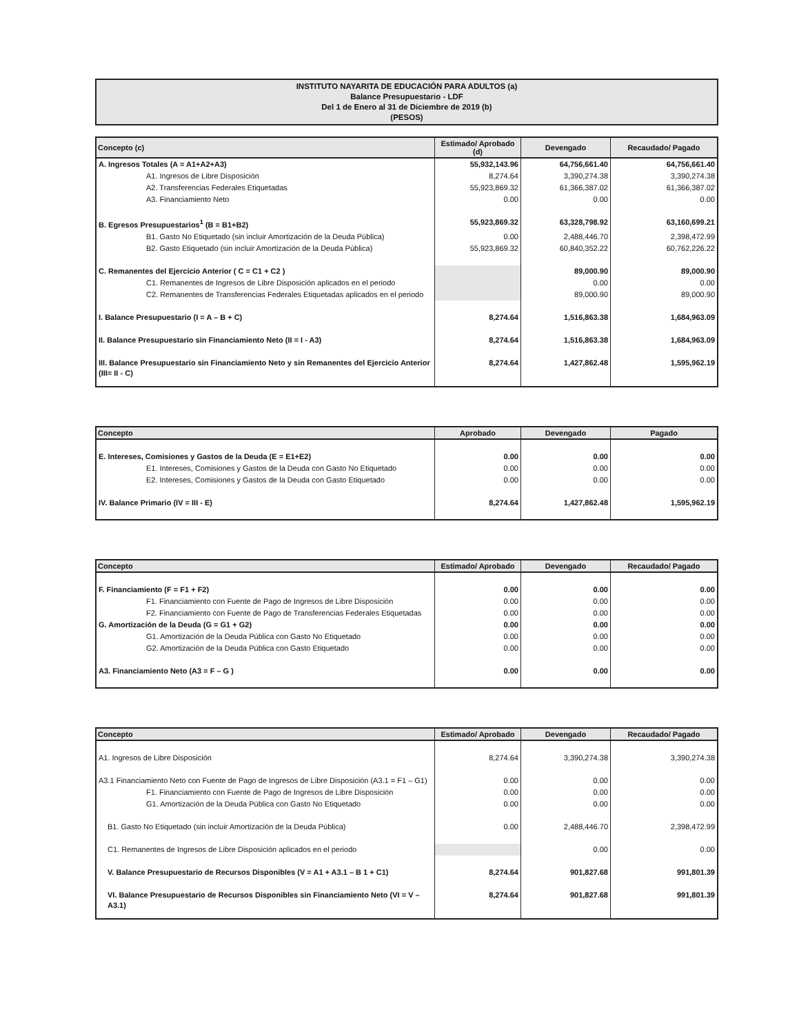INSTITUTO NAYARITA DE EDUCACIÓN PARA ADULTOS (a)
Balance Presupuestario - LDF
Del 1 de Enero al 31 de Diciembre de 2019 (b)
(PESOS)
| Concepto (c) | Estimado/ Aprobado (d) | Devengado | Recaudado/ Pagado |
| --- | --- | --- | --- |
| A. Ingresos Totales (A = A1+A2+A3) | 55,932,143.96 | 64,756,661.40 | 64,756,661.40 |
| A1. Ingresos de Libre Disposición | 8,274.64 | 3,390,274.38 | 3,390,274.38 |
| A2. Transferencias Federales Etiquetadas | 55,923,869.32 | 61,366,387.02 | 61,366,387.02 |
| A3. Financiamiento Neto | 0.00 | 0.00 | 0.00 |
| B. Egresos Presupuestarios<sup>1</sup> (B = B1+B2) | 55,923,869.32 | 63,328,798.92 | 63,160,699.21 |
| B1. Gasto No Etiquetado (sin incluir Amortización de la Deuda Pública) | 0.00 | 2,488,446.70 | 2,398,472.99 |
| B2. Gasto Etiquetado (sin incluir Amortización de la Deuda Pública) | 55,923,869.32 | 60,840,352.22 | 60,762,226.22 |
| C. Remanentes del Ejercicio Anterior ( C = C1 + C2 ) | | 89,000.90 | 89,000.90 |
| C1. Remanentes de Ingresos de Libre Disposición aplicados en el periodo | | 0.00 | 0.00 |
| C2. Remanentes de Transferencias Federales Etiquetadas aplicados en el periodo | | 89,000.90 | 89,000.90 |
| I. Balance Presupuestario (I = A – B + C) | 8,274.64 | 1,516,863.38 | 1,684,963.09 |
| II. Balance Presupuestario sin Financiamiento Neto (II = I - A3) | 8,274.64 | 1,516,863.38 | 1,684,963.09 |
| III. Balance Presupuestario sin Financiamiento Neto y sin Remanentes del Ejercicio Anterior (III= II - C) | 8,274.64 | 1,427,862.48 | 1,595,962.19 |
| Concepto | Aprobado | Devengado | Pagado |
| --- | --- | --- | --- |
| E. Intereses, Comisiones y Gastos de la Deuda (E = E1+E2) | 0.00 | 0.00 | 0.00 |
| E1. Intereses, Comisiones y Gastos de la Deuda con Gasto No Etiquetado | 0.00 | 0.00 | 0.00 |
| E2. Intereses, Comisiones y Gastos de la Deuda con Gasto Etiquetado | 0.00 | 0.00 | 0.00 |
| IV. Balance Primario (IV = III - E) | 8,274.64 | 1,427,862.48 | 1,595,962.19 |
| Concepto | Estimado/ Aprobado | Devengado | Recaudado/ Pagado |
| --- | --- | --- | --- |
| F. Financiamiento (F = F1 + F2) | 0.00 | 0.00 | 0.00 |
| F1. Financiamiento con Fuente de Pago de Ingresos de Libre Disposición | 0.00 | 0.00 | 0.00 |
| F2. Financiamiento con Fuente de Pago de Transferencias Federales Etiquetadas | 0.00 | 0.00 | 0.00 |
| G. Amortización de la Deuda (G = G1 + G2) | 0.00 | 0.00 | 0.00 |
| G1. Amortización de la Deuda Pública con Gasto No Etiquetado | 0.00 | 0.00 | 0.00 |
| G2. Amortización de la Deuda Pública con Gasto Etiquetado | 0.00 | 0.00 | 0.00 |
| A3. Financiamiento Neto (A3 = F – G ) | 0.00 | 0.00 | 0.00 |
| Concepto | Estimado/ Aprobado | Devengado | Recaudado/ Pagado |
| --- | --- | --- | --- |
| A1. Ingresos de Libre Disposición | 8,274.64 | 3,390,274.38 | 3,390,274.38 |
| A3.1 Financiamiento Neto con Fuente de Pago de Ingresos de Libre Disposición (A3.1 = F1 – G1) | 0.00 | 0.00 | 0.00 |
| F1. Financiamiento con Fuente de Pago de Ingresos de Libre Disposición | 0.00 | 0.00 | 0.00 |
| G1. Amortización de la Deuda Pública con Gasto No Etiquetado | 0.00 | 0.00 | 0.00 |
| B1. Gasto No Etiquetado (sin incluir Amortización de la Deuda Pública) | 0.00 | 2,488,446.70 | 2,398,472.99 |
| C1. Remanentes de Ingresos de Libre Disposición aplicados en el periodo | | 0.00 | 0.00 |
| V. Balance Presupuestario de Recursos Disponibles (V = A1 + A3.1 – B 1 + C1) | 8,274.64 | 901,827.68 | 991,801.39 |
| VI. Balance Presupuestario de Recursos Disponibles sin Financiamiento Neto (VI = V – A3.1) | 8,274.64 | 901,827.68 | 991,801.39 |